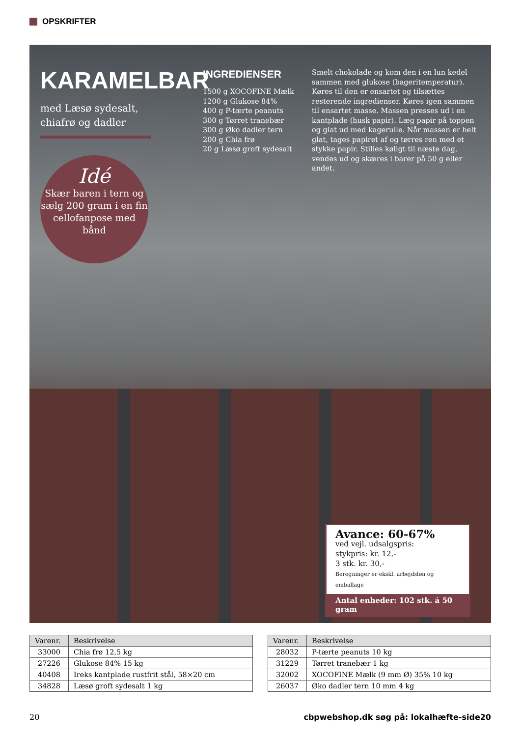OPSKRIFTER
KARAMELBAR
med Læsø sydesalt, chiafrø og dadler
INGREDIENSER
1500 g XOCOFINE Mælk
1200 g Glukose 84%
400 g P-tærte peanuts
300 g Tørret tranebær
300 g Øko dadler tern
200 g Chia frø
20 g Læsø groft sydesalt
Smelt chokolade og kom den i en lun kedel sammen med glukose (bageritemperatur). Køres til den er ensartet og tilsættes resterende ingredienser. Køres igen sammen til ensartet masse. Massen presses ud i en kantplade (husk papir). Læg papir på toppen og glat ud med kagerulle. Når massen er helt glat, tages papiret af og tørres ren med et stykke papir. Stilles køligt til næste dag, vendes ud og skæres i barer på 50 g eller andet.
Idé
Skær baren i tern og sælg 200 gram i en fin cellofanpose med bånd
Avance: 60-67%
ved vejl. udsalgspris:
stykpris: kr. 12,-
3 stk. kr. 30,-
Beregninger er ekskl. arbejdsløn og emballage
Antal enheder: 102 stk. á 50 gram
| Varenr. | Beskrivelse |
| --- | --- |
| 33000 | Chia frø 12,5 kg |
| 27226 | Glukose 84% 15 kg |
| 40408 | Ireks kantplade rustfrit stål, 58×20 cm |
| 34828 | Læsø groft sydesalt 1 kg |
| Varenr. | Beskrivelse |
| --- | --- |
| 28032 | P-tærte peanuts 10 kg |
| 31229 | Tørret tranebær 1 kg |
| 32002 | XOCOFINE Mælk (9 mm Ø) 35% 10 kg |
| 26037 | Øko dadler tern 10 mm 4 kg |
20
cbpwebshop.dk søg på: lokalhæfte-side20